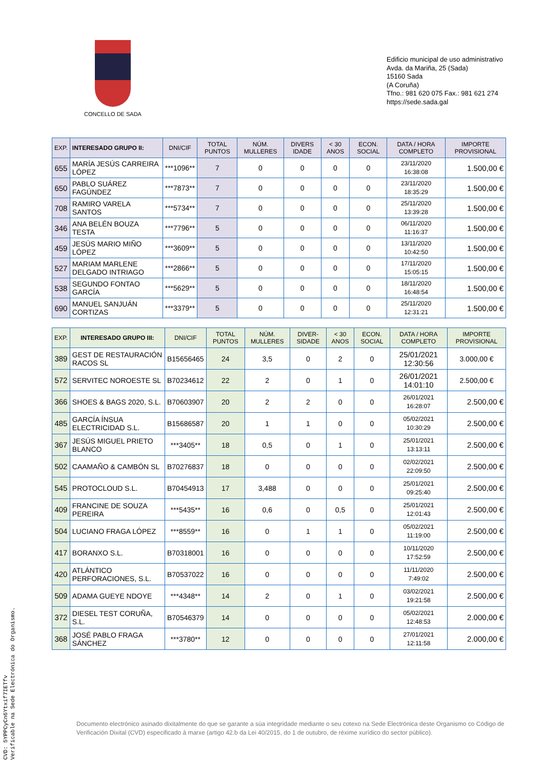CONCELLO DE SADA
Edificio municipal de uso administrativo
Avda. da Mariña, 25 (Sada)
15160 Sada
(A Coruña)
Tfno.: 981 620 075 Fax.: 981 621 274
https://sede.sada.gal
| EXP. | INTERESADO GRUPO II: | DNI/CIF | TOTAL PUNTOS | NÚM. MULLERES | DIVERS IDADE | < 30 ANOS | ECON. SOCIAL | DATA / HORA COMPLETO | IMPORTE PROVISIONAL |
| --- | --- | --- | --- | --- | --- | --- | --- | --- | --- |
| 655 | MARÍA JESÚS CARREIRA LÓPEZ | ***1096** | 7 | 0 | 0 | 0 | 0 | 23/11/2020 16:38:08 | 1.500,00 € |
| 650 | PABLO SUÁREZ FAGÚNDEZ | ***7873** | 7 | 0 | 0 | 0 | 0 | 23/11/2020 18:35:29 | 1.500,00 € |
| 708 | RAMIRO VARELA SANTOS | ***5734** | 7 | 0 | 0 | 0 | 0 | 25/11/2020 13:39:28 | 1.500,00 € |
| 346 | ANA BELÉN BOUZA TESTA | ***7796** | 5 | 0 | 0 | 0 | 0 | 06/11/2020 11:16:37 | 1.500,00 € |
| 459 | JESÚS MARIO MIÑO LÓPEZ | ***3609** | 5 | 0 | 0 | 0 | 0 | 13/11/2020 10:42:50 | 1.500,00 € |
| 527 | MARIAM MARLENE DELGADO INTRIAGO | ***2866** | 5 | 0 | 0 | 0 | 0 | 17/11/2020 15:05:15 | 1.500,00 € |
| 538 | SEGUNDO FONTAO GARCÍA | ***5629** | 5 | 0 | 0 | 0 | 0 | 18/11/2020 16:48:54 | 1.500,00 € |
| 690 | MANUEL SANJUÁN CORTIZAS | ***3379** | 5 | 0 | 0 | 0 | 0 | 25/11/2020 12:31:21 | 1.500,00 € |
| EXP. | INTERESADO GRUPO III: | DNI/CIF | TOTAL PUNTOS | NÚM. MULLERES | DIVER- SIDADE | < 30 ANOS | ECON. SOCIAL | DATA / HORA COMPLETO | IMPORTE PROVISIONAL |
| --- | --- | --- | --- | --- | --- | --- | --- | --- | --- |
| 389 | GEST DE RESTAURACIÓN RACOS SL | B15656465 | 24 | 3,5 | 0 | 2 | 0 | 25/01/2021 12:30:56 | 3.000,00 € |
| 572 | SERVITEC NOROESTE SL | B70234612 | 22 | 2 | 0 | 1 | 0 | 26/01/2021 14:01:10 | 2.500,00 € |
| 366 | SHOES & BAGS 2020, S.L. | B70603907 | 20 | 2 | 2 | 0 | 0 | 26/01/2021 16:28:07 | 2.500,00 € |
| 485 | GARCÍA ÍNSUA ELECTRICIDAD S.L. | B15686587 | 20 | 1 | 1 | 0 | 0 | 05/02/2021 10:30:29 | 2.500,00 € |
| 367 | JESÚS MIGUEL PRIETO BLANCO | ***3405** | 18 | 0,5 | 0 | 1 | 0 | 25/01/2021 13:13:11 | 2.500,00 € |
| 502 | CAAMAÑO & CAMBÓN SL | B70276837 | 18 | 0 | 0 | 0 | 0 | 02/02/2021 22:09:50 | 2.500,00 € |
| 545 | PROTOCLOUD S.L. | B70454913 | 17 | 3,488 | 0 | 0 | 0 | 25/01/2021 09:25:40 | 2.500,00 € |
| 409 | FRANCINE DE SOUZA PEREIRA | ***5435** | 16 | 0,6 | 0 | 0,5 | 0 | 25/01/2021 12:01:43 | 2.500,00 € |
| 504 | LUCIANO FRAGA LÓPEZ | ***8559** | 16 | 0 | 1 | 1 | 0 | 05/02/2021 11:19:00 | 2.500,00 € |
| 417 | BORANXO S.L. | B70318001 | 16 | 0 | 0 | 0 | 0 | 10/11/2020 17:52:59 | 2.500,00 € |
| 420 | ATLÁNTICO PERFORACIONES, S.L. | B70537022 | 16 | 0 | 0 | 0 | 0 | 11/11/2020 7:49:02 | 2.500,00 € |
| 509 | ADAMA GUEYE NDOYE | ***4348** | 14 | 2 | 0 | 1 | 0 | 03/02/2021 19:21:58 | 2.500,00 € |
| 372 | DIESEL TEST CORUÑA, S.L. | B70546379 | 14 | 0 | 0 | 0 | 0 | 05/02/2021 12:48:53 | 2.000,00 € |
| 368 | JOSÉ PABLO FRAGA SÁNCHEZ | ***3780** | 12 | 0 | 0 | 0 | 0 | 27/01/2021 12:11:58 | 2.000,00 € |
Documento electrónico asinado dixitalmente do que se garante a súa integridade mediante o seu cotexo na Sede Electrónica deste Organismo co Código de Verificación Dixital (CVD) especificado á marxe (artigo 42.b da Lei 40/2015, do 1 de outubro, de réxime xurídico do sector público).
CVD: 5YPPCyCn6Ytxif7IETfv
Verificable na Sede Electrónica do Organismo.